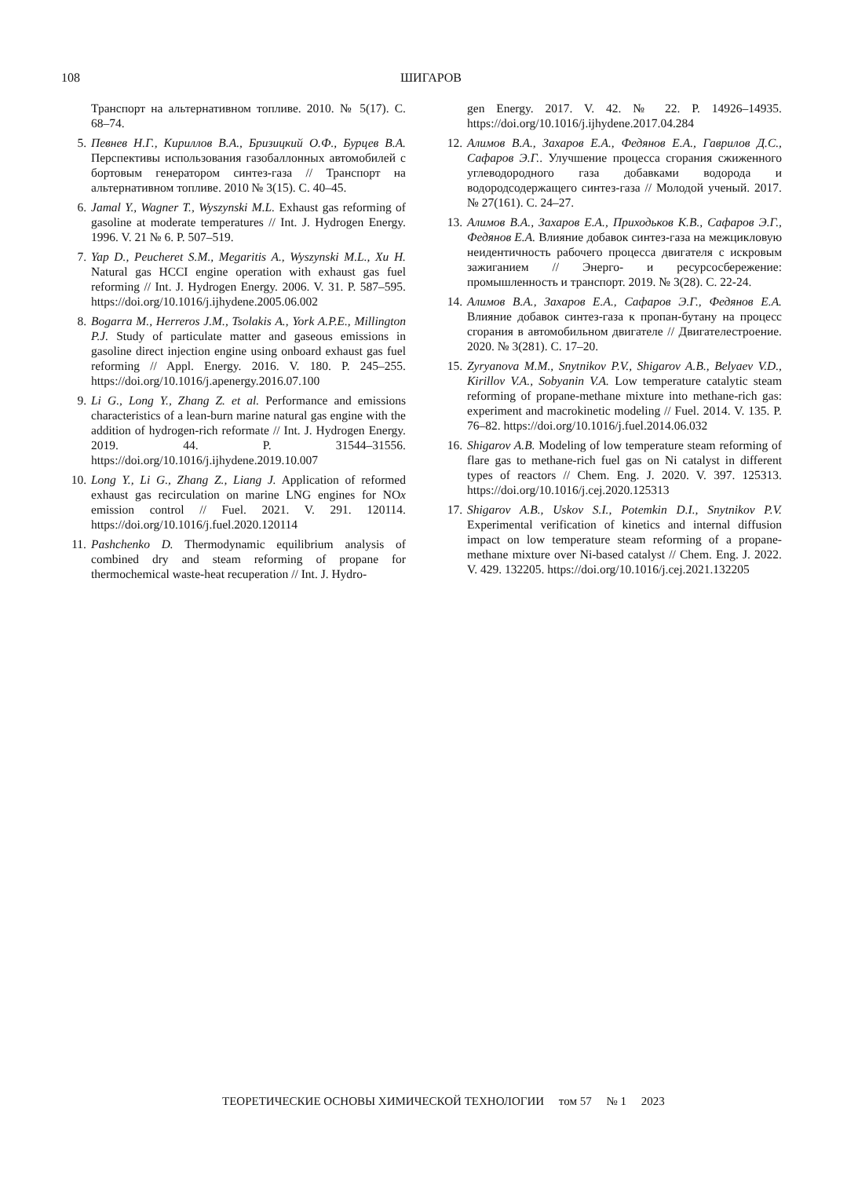108
ШИГАРОВ
Транспорт на альтернативном топливе. 2010. № 5(17). С. 68–74.
5. Певнев Н.Г., Кириллов В.А., Бризицкий О.Ф., Бурцев В.А. Перспективы использования газобаллонных автомобилей с бортовым генератором синтез-газа // Транспорт на альтернативном топливе. 2010 № 3(15). С. 40–45.
6. Jamal Y., Wagner T., Wyszynski M.L. Exhaust gas reforming of gasoline at moderate temperatures // Int. J. Hydrogen Energy. 1996. V. 21 № 6. P. 507–519.
7. Yap D., Peucheret S.M., Megaritis A., Wyszynski M.L., Xu H. Natural gas HCCI engine operation with exhaust gas fuel reforming // Int. J. Hydrogen Energy. 2006. V. 31. P. 587–595. https://doi.org/10.1016/j.ijhydene.2005.06.002
8. Bogarra M., Herreros J.M., Tsolakis A., York A.P.E., Millington P.J. Study of particulate matter and gaseous emissions in gasoline direct injection engine using onboard exhaust gas fuel reforming // Appl. Energy. 2016. V. 180. P. 245–255. https://doi.org/10.1016/j.apenergy.2016.07.100
9. Li G., Long Y., Zhang Z. et al. Performance and emissions characteristics of a lean-burn marine natural gas engine with the addition of hydrogen-rich reformate // Int. J. Hydrogen Energy. 2019. 44. P. 31544–31556. https://doi.org/10.1016/j.ijhydene.2019.10.007
10. Long Y., Li G., Zhang Z., Liang J. Application of reformed exhaust gas recirculation on marine LNG engines for NOx emission control // Fuel. 2021. V. 291. 120114. https://doi.org/10.1016/j.fuel.2020.120114
11. Pashchenko D. Thermodynamic equilibrium analysis of combined dry and steam reforming of propane for thermochemical waste-heat recuperation // Int. J. Hydro-
gen Energy. 2017. V. 42. № 22. P. 14926–14935. https://doi.org/10.1016/j.ijhydene.2017.04.284
12. Алимов В.А., Захаров Е.А., Федянов Е.А., Гаврилов Д.С., Сафаров Э.Г.. Улучшение процесса сгорания сжиженного углеводородного газа добавками водорода и водородсодержащего синтез-газа // Молодой ученый. 2017. № 27(161). С. 24–27.
13. Алимов В.А., Захаров Е.А., Приходьков К.В., Сафаров Э.Г., Федянов Е.А. Влияние добавок синтез-газа на межцикловую неидентичность рабочего процесса двигателя с искровым зажиганием // Энерго- и ресурсосбережение: промышленность и транспорт. 2019. № 3(28). С. 22-24.
14. Алимов В.А., Захаров Е.А., Сафаров Э.Г., Федянов Е.А. Влияние добавок синтез-газа к пропан-бутану на процесс сгорания в автомобильном двигателе // Двигателестроение. 2020. № 3(281). С. 17–20.
15. Zyryanova M.M., Snytnikov P.V., Shigarov A.B., Belyaev V.D., Kirillov V.A., Sobyanin V.A. Low temperature catalytic steam reforming of propane-methane mixture into methane-rich gas: experiment and macrokinetic modeling // Fuel. 2014. V. 135. P. 76–82. https://doi.org/10.1016/j.fuel.2014.06.032
16. Shigarov A.B. Modeling of low temperature steam reforming of flare gas to methane-rich fuel gas on Ni catalyst in different types of reactors // Chem. Eng. J. 2020. V. 397. 125313. https://doi.org/10.1016/j.cej.2020.125313
17. Shigarov A.B., Uskov S.I., Potemkin D.I., Snytnikov P.V. Experimental verification of kinetics and internal diffusion impact on low temperature steam reforming of a propane-methane mixture over Ni-based catalyst // Chem. Eng. J. 2022. V. 429. 132205. https://doi.org/10.1016/j.cej.2021.132205
ТЕОРЕТИЧЕСКИЕ ОСНОВЫ ХИМИЧЕСКОЙ ТЕХНОЛОГИИ том 57 № 1 2023